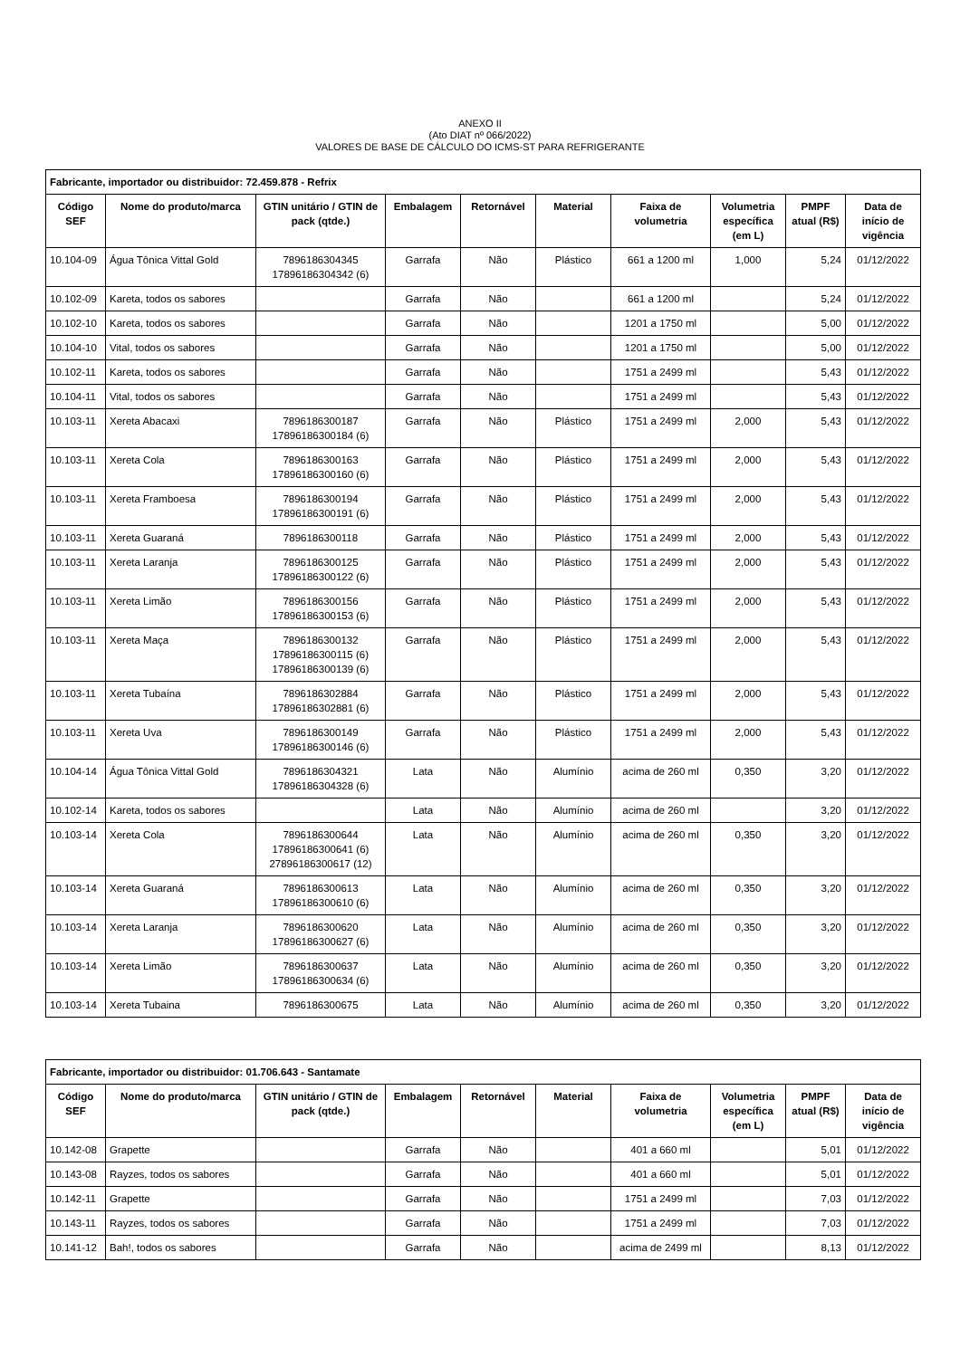ANEXO II
(Ato DIAT nº 066/2022)
VALORES DE BASE DE CÁLCULO DO ICMS-ST PARA REFRIGERANTE
| Fabricante, importador ou distribuidor: 72.459.878 - Refrix | | | | | | | | | |
| Código SEF | Nome do produto/marca | GTIN unitário / GTIN de pack (qtde.) | Embalagem | Retornável | Material | Faixa de volumetria | Volumetria específica (em L) | PMPF atual (R$) | Data de início de vigência |
| 10.104-09 | Água Tônica Vittal Gold | 7896186304345 17896186304342 (6) | Garrafa | Não | Plástico | 661 a 1200 ml | 1,000 | 5,24 | 01/12/2022 |
| 10.102-09 | Kareta, todos os sabores | | Garrafa | Não | | 661 a 1200 ml | | 5,24 | 01/12/2022 |
| 10.102-10 | Kareta, todos os sabores | | Garrafa | Não | | 1201 a 1750 ml | | 5,00 | 01/12/2022 |
| 10.104-10 | Vital, todos os sabores | | Garrafa | Não | | 1201 a 1750 ml | | 5,00 | 01/12/2022 |
| 10.102-11 | Kareta, todos os sabores | | Garrafa | Não | | 1751 a 2499 ml | | 5,43 | 01/12/2022 |
| 10.104-11 | Vital, todos os sabores | | Garrafa | Não | | 1751 a 2499 ml | | 5,43 | 01/12/2022 |
| 10.103-11 | Xereta Abacaxi | 7896186300187 17896186300184 (6) | Garrafa | Não | Plástico | 1751 a 2499 ml | 2,000 | 5,43 | 01/12/2022 |
| 10.103-11 | Xereta Cola | 7896186300163 17896186300160 (6) | Garrafa | Não | Plástico | 1751 a 2499 ml | 2,000 | 5,43 | 01/12/2022 |
| 10.103-11 | Xereta Framboesa | 7896186300194 17896186300191 (6) | Garrafa | Não | Plástico | 1751 a 2499 ml | 2,000 | 5,43 | 01/12/2022 |
| 10.103-11 | Xereta Guaraná | 7896186300118 | Garrafa | Não | Plástico | 1751 a 2499 ml | 2,000 | 5,43 | 01/12/2022 |
| 10.103-11 | Xereta Laranja | 7896186300125 17896186300122 (6) | Garrafa | Não | Plástico | 1751 a 2499 ml | 2,000 | 5,43 | 01/12/2022 |
| 10.103-11 | Xereta Limão | 7896186300156 17896186300153 (6) | Garrafa | Não | Plástico | 1751 a 2499 ml | 2,000 | 5,43 | 01/12/2022 |
| 10.103-11 | Xereta Maça | 7896186300132 17896186300115 (6) 17896186300139 (6) | Garrafa | Não | Plástico | 1751 a 2499 ml | 2,000 | 5,43 | 01/12/2022 |
| 10.103-11 | Xereta Tubaína | 7896186302884 17896186302881 (6) | Garrafa | Não | Plástico | 1751 a 2499 ml | 2,000 | 5,43 | 01/12/2022 |
| 10.103-11 | Xereta Uva | 7896186300149 17896186300146 (6) | Garrafa | Não | Plástico | 1751 a 2499 ml | 2,000 | 5,43 | 01/12/2022 |
| 10.104-14 | Água Tônica Vittal Gold | 7896186304321 17896186304328 (6) | Lata | Não | Alumínio | acima de 260 ml | 0,350 | 3,20 | 01/12/2022 |
| 10.102-14 | Kareta, todos os sabores | | Lata | Não | Alumínio | acima de 260 ml | | 3,20 | 01/12/2022 |
| 10.103-14 | Xereta Cola | 7896186300644 17896186300641 (6) 27896186300617 (12) | Lata | Não | Alumínio | acima de 260 ml | 0,350 | 3,20 | 01/12/2022 |
| 10.103-14 | Xereta Guaraná | 7896186300613 17896186300610 (6) | Lata | Não | Alumínio | acima de 260 ml | 0,350 | 3,20 | 01/12/2022 |
| 10.103-14 | Xereta Laranja | 7896186300620 17896186300627 (6) | Lata | Não | Alumínio | acima de 260 ml | 0,350 | 3,20 | 01/12/2022 |
| 10.103-14 | Xereta Limão | 7896186300637 17896186300634 (6) | Lata | Não | Alumínio | acima de 260 ml | 0,350 | 3,20 | 01/12/2022 |
| 10.103-14 | Xereta Tubaina | 7896186300675 | Lata | Não | Alumínio | acima de 260 ml | 0,350 | 3,20 | 01/12/2022 |
| Fabricante, importador ou distribuidor: 01.706.643 - Santamate | | | | | | | | | |
| Código SEF | Nome do produto/marca | GTIN unitário / GTIN de pack (qtde.) | Embalagem | Retornável | Material | Faixa de volumetria | Volumetria específica (em L) | PMPF atual (R$) | Data de início de vigência |
| 10.142-08 | Grapette | | Garrafa | Não | | 401 a 660 ml | | 5,01 | 01/12/2022 |
| 10.143-08 | Rayzes, todos os sabores | | Garrafa | Não | | 401 a 660 ml | | 5,01 | 01/12/2022 |
| 10.142-11 | Grapette | | Garrafa | Não | | 1751 a 2499 ml | | 7,03 | 01/12/2022 |
| 10.143-11 | Rayzes, todos os sabores | | Garrafa | Não | | 1751 a 2499 ml | | 7,03 | 01/12/2022 |
| 10.141-12 | Bah!, todos os sabores | | Garrafa | Não | | acima de 2499 ml | | 8,13 | 01/12/2022 |